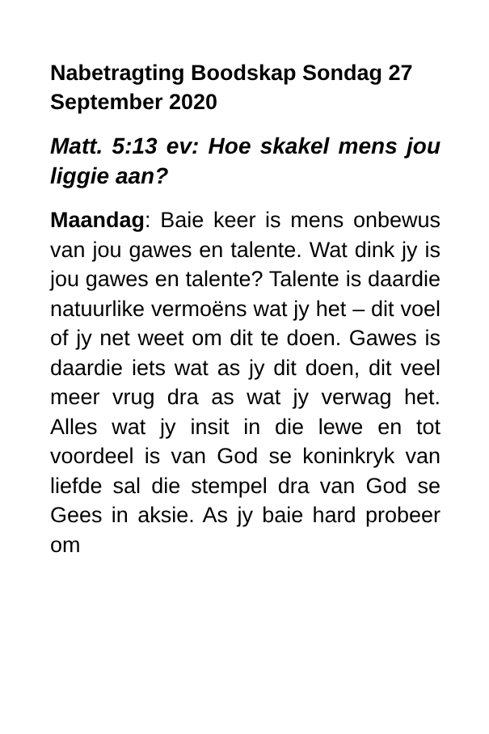Nabetragting Boodskap Sondag 27 September 2020
Matt. 5:13 ev: Hoe skakel mens jou liggie aan?
Maandag: Baie keer is mens onbewus van jou gawes en talente. Wat dink jy is jou gawes en talente? Talente is daardie natuurlike vermoëns wat jy het – dit voel of jy net weet om dit te doen. Gawes is daardie iets wat as jy dit doen, dit veel meer vrug dra as wat jy verwag het. Alles wat jy insit in die lewe en tot voordeel is van God se koninkryk van liefde sal die stempel dra van God se Gees in aksie. As jy baie hard probeer om